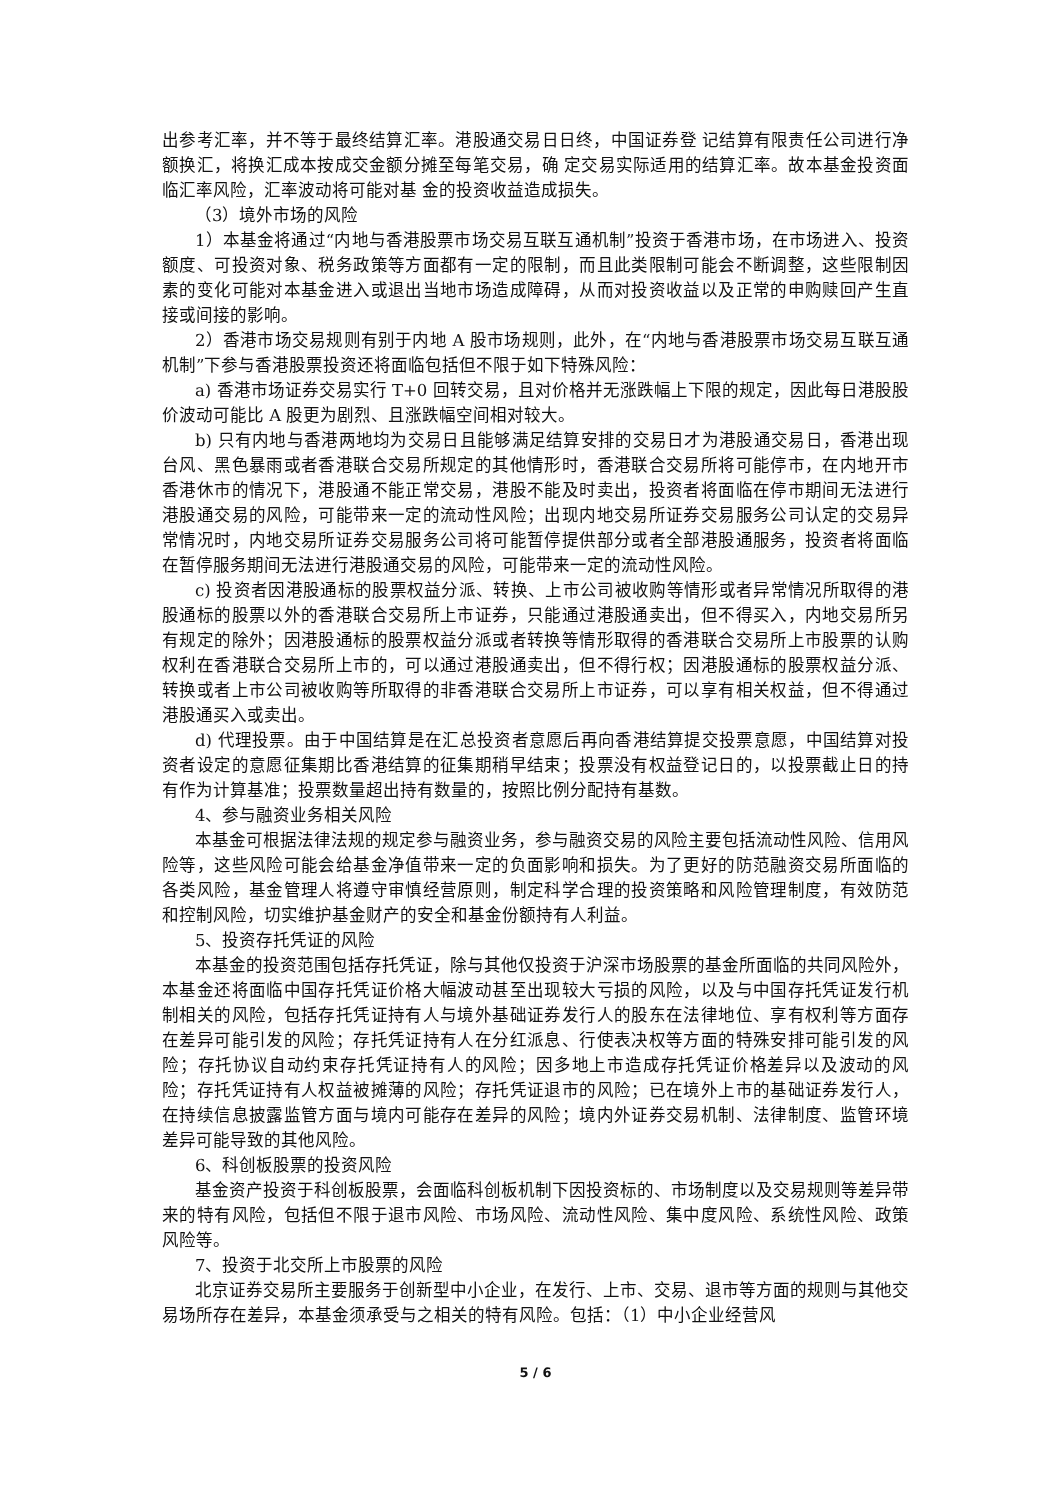出参考汇率，并不等于最终结算汇率。港股通交易日日终，中国证券登 记结算有限责任公司进行净额换汇，将换汇成本按成交金额分摊至每笔交易，确 定交易实际适用的结算汇率。故本基金投资面临汇率风险，汇率波动将可能对基 金的投资收益造成损失。
（3）境外市场的风险
1）本基金将通过“内地与香港股票市场交易互联互通机制”投资于香港市场，在市场进入、投资额度、可投资对象、税务政策等方面都有一定的限制，而且此类限制可能会不断调整，这些限制因素的变化可能对本基金进入或退出当地市场造成障碍，从而对投资收益以及正常的申购赎回产生直接或间接的影响。
2）香港市场交易规则有别于内地 A 股市场规则，此外，在“内地与香港股票市场交易互联互通机制”下参与香港股票投资还将面临包括但不限于如下特殊风险：
a) 香港市场证券交易实行 T+0 回转交易，且对价格并无涨跌幅上下限的规定，因此每日港股股价波动可能比 A 股更为剧烈、且涨跌幅空间相对较大。
b) 只有内地与香港两地均为交易日且能够满足结算安排的交易日才为港股通交易日，香港出现台风、黑色暴雨或者香港联合交易所规定的其他情形时，香港联合交易所将可能停市，在内地开市香港休市的情况下，港股通不能正常交易，港股不能及时卖出，投资者将面临在停市期间无法进行港股通交易的风险，可能带来一定的流动性风险；出现内地交易所证券交易服务公司认定的交易异常情况时，内地交易所证券交易服务公司将可能暂停提供部分或者全部港股通服务，投资者将面临在暂停服务期间无法进行港股通交易的风险，可能带来一定的流动性风险。
c) 投资者因港股通标的股票权益分派、转换、上市公司被收购等情形或者异常情况所取得的港股通标的股票以外的香港联合交易所上市证券，只能通过港股通卖出，但不得买入，内地交易所另有规定的除外；因港股通标的股票权益分派或者转换等情形取得的香港联合交易所上市股票的认购权利在香港联合交易所上市的，可以通过港股通卖出，但不得行权；因港股通标的股票权益分派、转换或者上市公司被收购等所取得的非香港联合交易所上市证券，可以享有相关权益，但不得通过港股通买入或卖出。
d) 代理投票。由于中国结算是在汇总投资者意愿后再向香港结算提交投票意愿，中国结算对投资者设定的意愿征集期比香港结算的征集期稍早结束；投票没有权益登记日的，以投票截止日的持有作为计算基准；投票数量超出持有数量的，按照比例分配持有基数。
4、参与融资业务相关风险
本基金可根据法律法规的规定参与融资业务，参与融资交易的风险主要包括流动性风险、信用风险等，这些风险可能会给基金净值带来一定的负面影响和损失。为了更好的防范融资交易所面临的各类风险，基金管理人将遵守审慎经营原则，制定科学合理的投资策略和风险管理制度，有效防范和控制风险，切实维护基金财产的安全和基金份额持有人利益。
5、投资存托凭证的风险
本基金的投资范围包括存托凭证，除与其他仅投资于沪深市场股票的基金所面临的共同风险外，本基金还将面临中国存托凭证价格大幅波动甚至出现较大亏损的风险，以及与中国存托凭证发行机制相关的风险，包括存托凭证持有人与境外基础证券发行人的股东在法律地位、享有权利等方面存在差异可能引发的风险；存托凭证持有人在分红派息、行使表决权等方面的特殊安排可能引发的风险；存托协议自动约束存托凭证持有人的风险；因多地上市造成存托凭证价格差异以及波动的风险；存托凭证持有人权益被摊薄的风险；存托凭证退市的风险；已在境外上市的基础证券发行人，在持续信息披露监管方面与境内可能存在差异的风险；境内外证券交易机制、法律制度、监管环境差异可能导致的其他风险。
6、科创板股票的投资风险
基金资产投资于科创板股票，会面临科创板机制下因投资标的、市场制度以及交易规则等差异带来的特有风险，包括但不限于退市风险、市场风险、流动性风险、集中度风险、系统性风险、政策风险等。
7、投资于北交所上市股票的风险
北京证券交易所主要服务于创新型中小企业，在发行、上市、交易、退市等方面的规则与其他交易场所存在差异，本基金须承受与之相关的特有风险。包括：（1）中小企业经营风
5 / 6